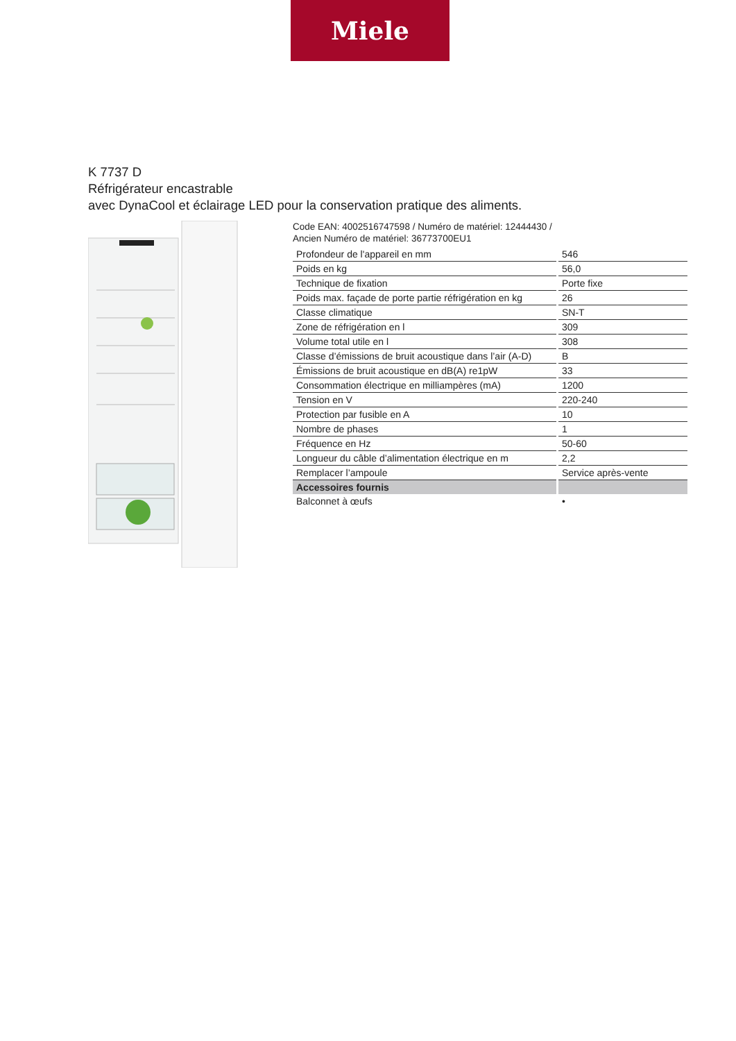Miele
K 7737 D
Réfrigérateur encastrable
avec DynaCool et éclairage LED pour la conservation pratique des aliments.
Code EAN: 4002516747598 / Numéro de matériel: 12444430 /
Ancien Numéro de matériel: 36773700EU1
| Profondeur de l'appareil en mm | 546 |
| Poids en kg | 56,0 |
| Technique de fixation | Porte fixe |
| Poids max. façade de porte partie réfrigération en kg | 26 |
| Classe climatique | SN-T |
| Zone de réfrigération en l | 309 |
| Volume total utile en l | 308 |
| Classe d’émissions de bruit acoustique dans l’air (A-D) | B |
| Émissions de bruit acoustique en dB(A) re1pW | 33 |
| Consommation électrique en milliampères (mA) | 1200 |
| Tension en V | 220-240 |
| Protection par fusible en A | 10 |
| Nombre de phases | 1 |
| Fréquence en Hz | 50-60 |
| Longueur du câble d’alimentation électrique en m | 2,2 |
| Remplacer l’ampoule | Service après-vente |
| Accessoires fournis | |
| Balconnet à œufs | • |